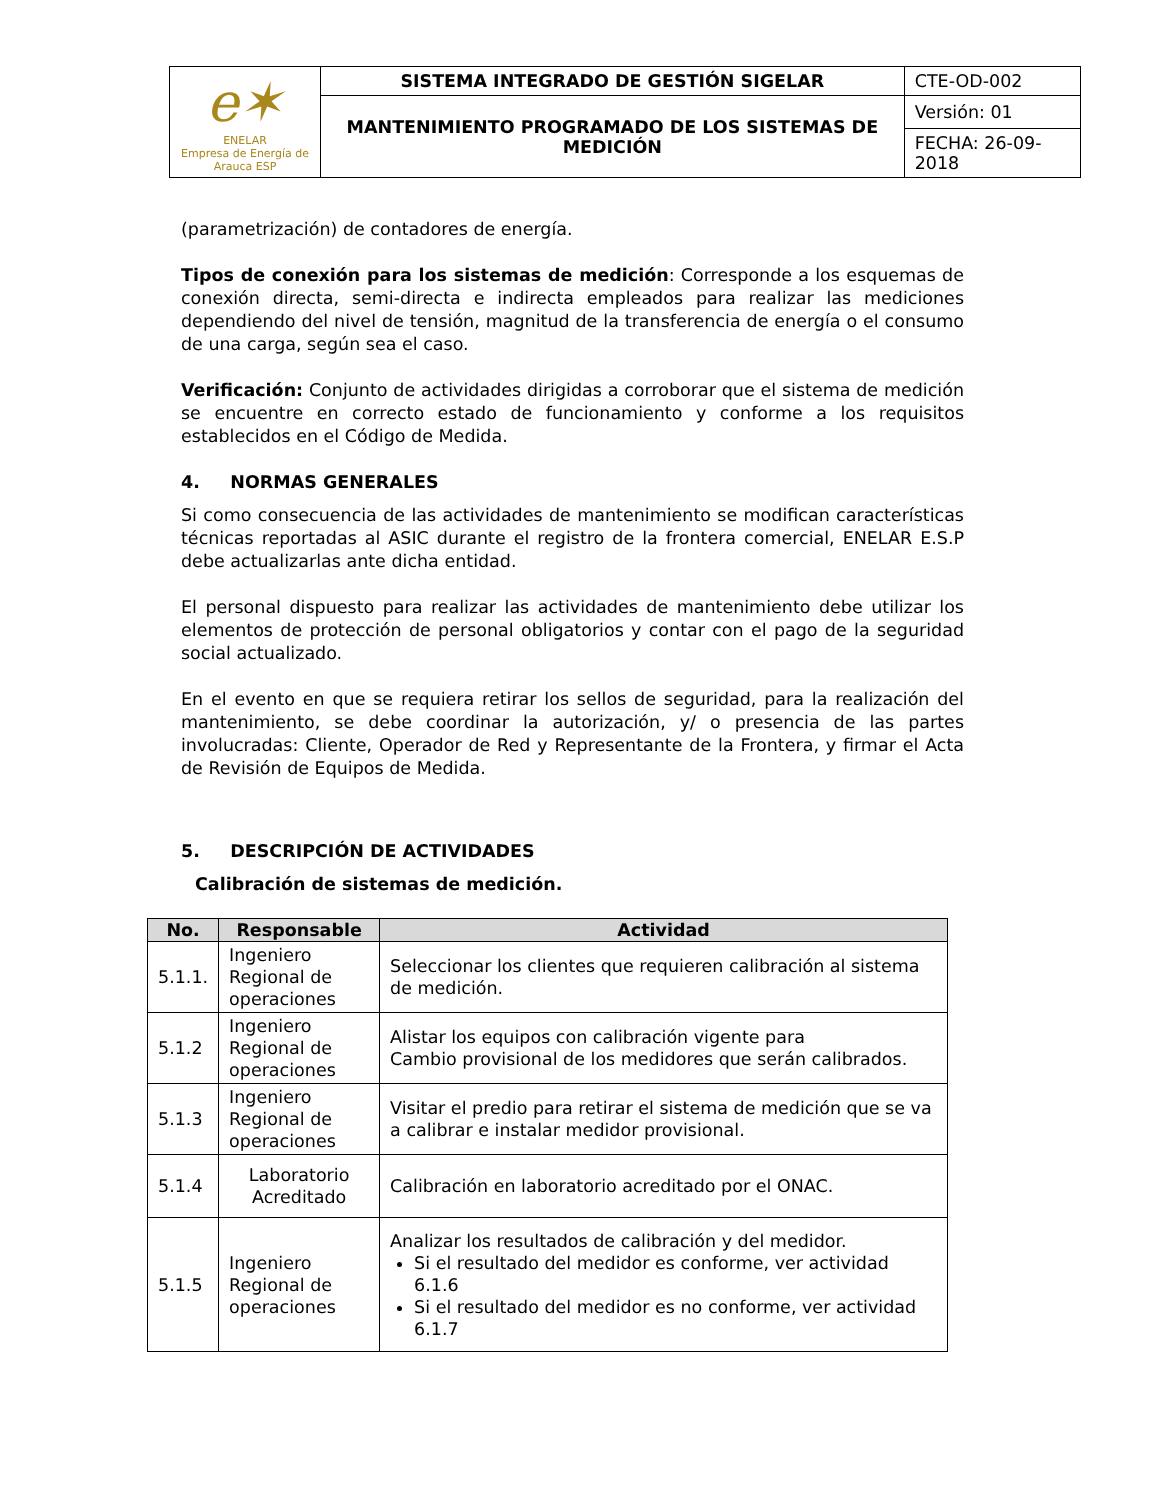| e✶ ENELAR Empresa de Energía de Arauca ESP | SISTEMA INTEGRADO DE GESTIÓN SIGELAR | CTE-OD-002 |
| | MANTENIMIENTO PROGRAMADO DE LOS SISTEMAS DE MEDICIÓN | Versión: 01 |
| | | FECHA: 26-09-2018 |
(parametrización) de contadores de energía.
Tipos de conexión para los sistemas de medición: Corresponde a los esquemas de conexión directa, semi-directa e indirecta empleados para realizar las mediciones dependiendo del nivel de tensión, magnitud de la transferencia de energía o el consumo de una carga, según sea el caso.
Verificación: Conjunto de actividades dirigidas a corroborar que el sistema de medición se encuentre en correcto estado de funcionamiento y conforme a los requisitos establecidos en el Código de Medida.
4. NORMAS GENERALES
Si como consecuencia de las actividades de mantenimiento se modifican características técnicas reportadas al ASIC durante el registro de la frontera comercial, ENELAR E.S.P debe actualizarlas ante dicha entidad.
El personal dispuesto para realizar las actividades de mantenimiento debe utilizar los elementos de protección de personal obligatorios y contar con el pago de la seguridad social actualizado.
En el evento en que se requiera retirar los sellos de seguridad, para la realización del mantenimiento, se debe coordinar la autorización, y/ o presencia de las partes involucradas: Cliente, Operador de Red y Representante de la Frontera, y firmar el Acta de Revisión de Equipos de Medida.
5. DESCRIPCIÓN DE ACTIVIDADES
Calibración de sistemas de medición.
| No. | Responsable | Actividad |
| --- | --- | --- |
| 5.1.1. | Ingeniero Regional de operaciones | Seleccionar los clientes que requieren calibración al sistema de medición. |
| 5.1.2 | Ingeniero Regional de operaciones | Alistar los equipos con calibración vigente para Cambio provisional de los medidores que serán calibrados. |
| 5.1.3 | Ingeniero Regional de operaciones | Visitar el predio para retirar el sistema de medición que se va a calibrar e instalar medidor provisional. |
| 5.1.4 | Laboratorio Acreditado | Calibración en laboratorio acreditado por el ONAC. |
| 5.1.5 | Ingeniero Regional de operaciones | Analizar los resultados de calibración y del medidor. Si el resultado del medidor es conforme, ver actividad 6.1.6 Si el resultado del medidor es no conforme, ver actividad 6.1.7 |